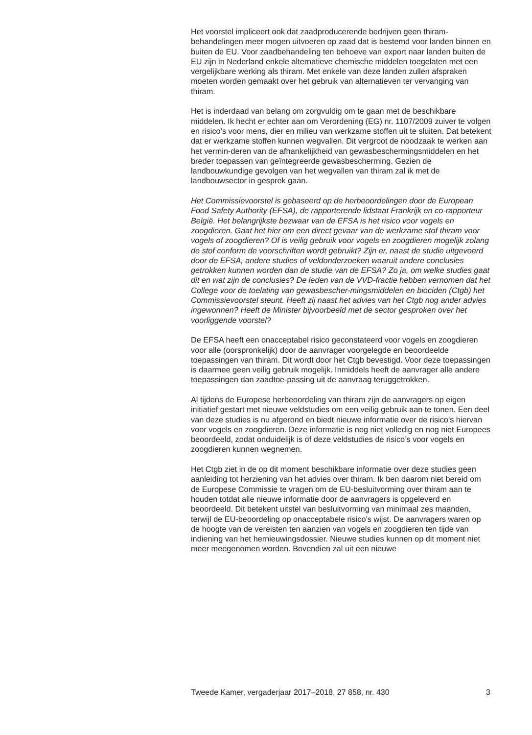Het voorstel impliceert ook dat zaadproducerende bedrijven geen thiram-behandelingen meer mogen uitvoeren op zaad dat is bestemd voor landen binnen en buiten de EU. Voor zaadbehandeling ten behoeve van export naar landen buiten de EU zijn in Nederland enkele alternatieve chemische middelen toegelaten met een vergelijkbare werking als thiram. Met enkele van deze landen zullen afspraken moeten worden gemaakt over het gebruik van alternatieven ter vervanging van thiram.
Het is inderdaad van belang om zorgvuldig om te gaan met de beschikbare middelen. Ik hecht er echter aan om Verordening (EG) nr. 1107/2009 zuiver te volgen en risico’s voor mens, dier en milieu van werkzame stoffen uit te sluiten. Dat betekent dat er werkzame stoffen kunnen wegvallen. Dit vergroot de noodzaak te werken aan het vermin-deren van de afhankelijkheid van gewasbeschermingsmiddelen en het breder toepassen van geïntegreerde gewasbescherming. Gezien de landbouwkundige gevolgen van het wegvallen van thiram zal ik met de landbouwsector in gesprek gaan.
Het Commissievoorstel is gebaseerd op de herbeoordelingen door de European Food Safety Authority (EFSA), de rapporterende lidstaat Frankrijk en co-rapporteur België. Het belangrijkste bezwaar van de EFSA is het risico voor vogels en zoogdieren. Gaat het hier om een direct gevaar van de werkzame stof thiram voor vogels of zoogdieren? Of is veilig gebruik voor vogels en zoogdieren mogelijk zolang de stof conform de voorschriften wordt gebruikt? Zijn er, naast de studie uitgevoerd door de EFSA, andere studies of veldonderzoeken waaruit andere conclusies getrokken kunnen worden dan de studie van de EFSA? Zo ja, om welke studies gaat dit en wat zijn de conclusies? De leden van de VVD-fractie hebben vernomen dat het College voor de toelating van gewasbescher-mingsmiddelen en biociden (Ctgb) het Commissievoorstel steunt. Heeft zij naast het advies van het Ctgb nog ander advies ingewonnen? Heeft de Minister bijvoorbeeld met de sector gesproken over het voorliggende voorstel?
De EFSA heeft een onacceptabel risico geconstateerd voor vogels en zoogdieren voor alle (oorspronkelijk) door de aanvrager voorgelegde en beoordeelde toepassingen van thiram. Dit wordt door het Ctgb bevestigd. Voor deze toepassingen is daarmee geen veilig gebruik mogelijk. Inmiddels heeft de aanvrager alle andere toepassingen dan zaadtoe-passing uit de aanvraag teruggetrokken.
Al tijdens de Europese herbeoordeling van thiram zijn de aanvragers op eigen initiatief gestart met nieuwe veldstudies om een veilig gebruik aan te tonen. Een deel van deze studies is nu afgerond en biedt nieuwe informatie over de risico’s hiervan voor vogels en zoogdieren. Deze informatie is nog niet volledig en nog niet Europees beoordeeld, zodat onduidelijk is of deze veldstudies de risico’s voor vogels en zoogdieren kunnen wegnemen.
Het Ctgb ziet in de op dit moment beschikbare informatie over deze studies geen aanleiding tot herziening van het advies over thiram. Ik ben daarom niet bereid om de Europese Commissie te vragen om de EU-besluitvorming over thiram aan te houden totdat alle nieuwe informatie door de aanvragers is opgeleverd en beoordeeld. Dit betekent uitstel van besluitvorming van minimaal zes maanden, terwijl de EU-beoordeling op onacceptabele risico’s wijst. De aanvragers waren op de hoogte van de vereisten ten aanzien van vogels en zoogdieren ten tijde van indiening van het hernieuwingsdossier. Nieuwe studies kunnen op dit moment niet meer meegenomen worden. Bovendien zal uit een nieuwe
Tweede Kamer, vergaderjaar 2017–2018, 27 858, nr. 430 3